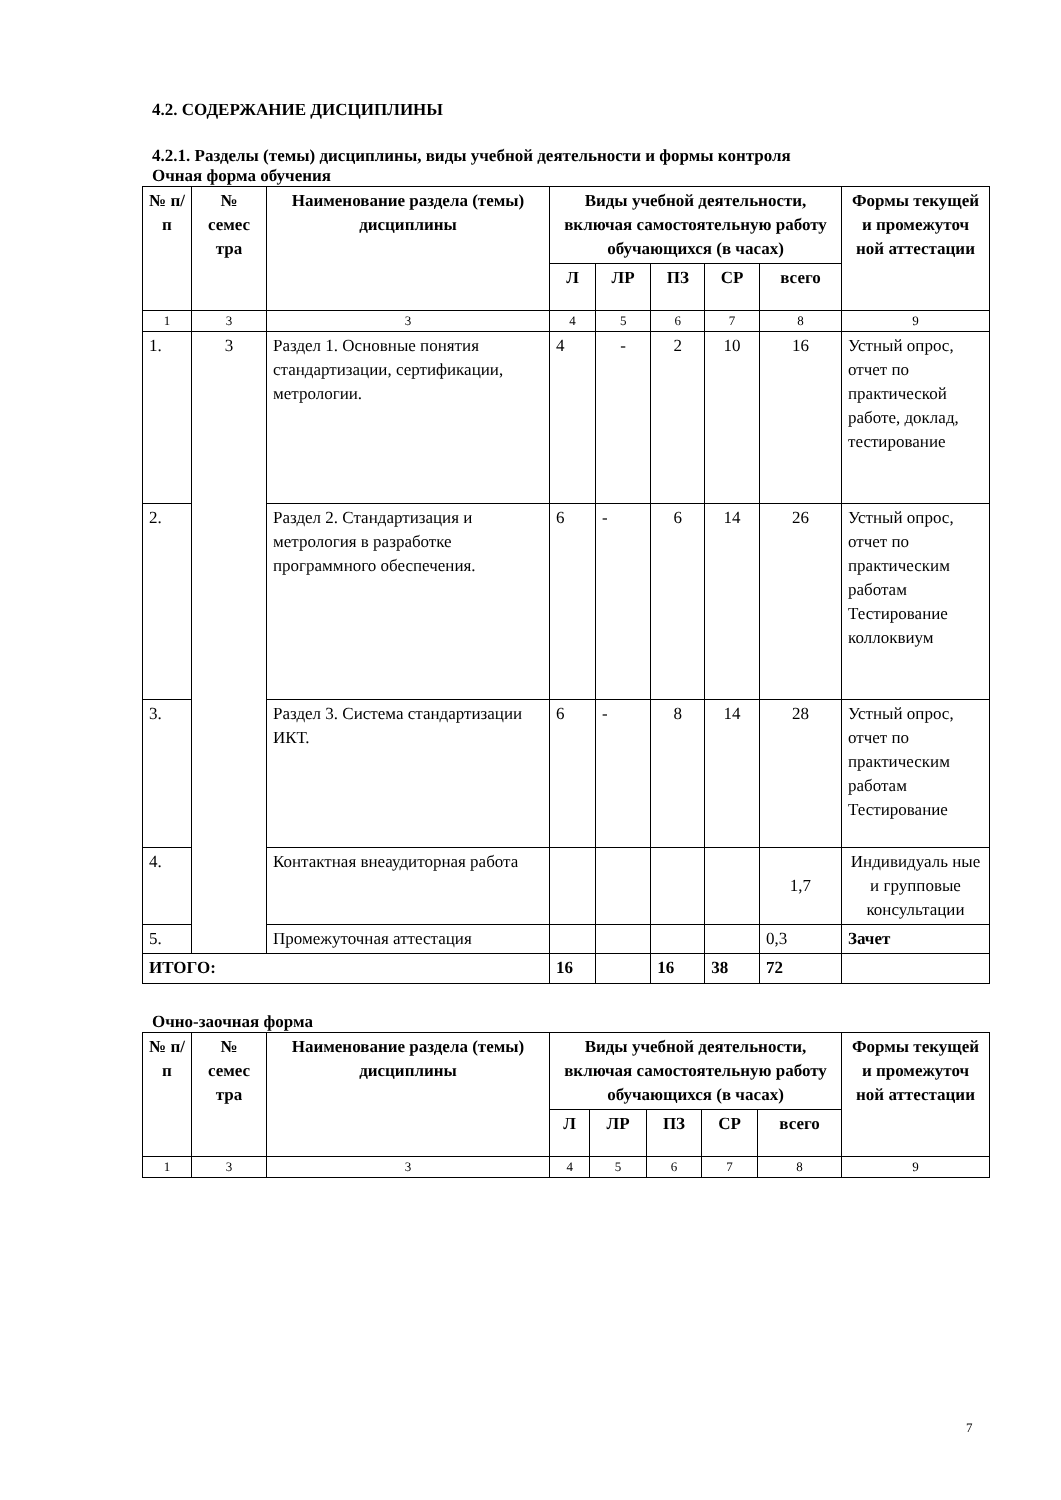4.2. СОДЕРЖАНИЕ ДИСЦИПЛИНЫ
4.2.1. Разделы (темы) дисциплины, виды учебной деятельности и формы контроля
Очная форма обучения
| № п/ п | № семес тра | Наименование раздела (темы) дисциплины | Виды учебной деятельности, включая самостоятельную работу обучающихся (в часах) | | | | | Формы текущей и промежуточ ной аттестации |
| --- | --- | --- | --- | --- | --- | --- | --- | --- |
| | | | Л | ЛР | ПЗ | СР | всего | |
| 1 | 3 | 3 | 4 | 5 | 6 | 7 | 8 | 9 |
| 1. | 3 | Раздел 1. Основные понятия стандартизации, сертификации, метрологии. | 4 | - | 2 | 10 | 16 | Устный опрос, отчет по практической работе, доклад, тестирование |
| 2. | | Раздел 2. Стандартизация и метрология в разработке программного обеспечения. | 6 | - | 6 | 14 | 26 | Устный опрос, отчет по практическим работам Тестирование коллоквиум |
| 3. | | Раздел 3. Система стандартизации ИКТ. | 6 | - | 8 | 14 | 28 | Устный опрос, отчет по практическим работам Тестирование |
| 4. | | Контактная внеаудиторная работа | | | | | 1,7 | Индивидуаль ные и групповые консультации |
| 5. | | Промежуточная аттестация | | | | | 0,3 | Зачет |
| ИТОГО: | | | 16 | | 16 | 38 | 72 | |
Очно-заочная форма
| № п/ п | № семес тра | Наименование раздела (темы) дисциплины | Виды учебной деятельности, включая самостоятельную работу обучающихся (в часах) | | | | | Формы текущей и промежуточ ной аттестации |
| --- | --- | --- | --- | --- | --- | --- | --- | --- |
| | | | Л | ЛР | ПЗ | СР | всего | |
| 1 | 3 | 3 | 4 | 5 | 6 | 7 | 8 | 9 |
7